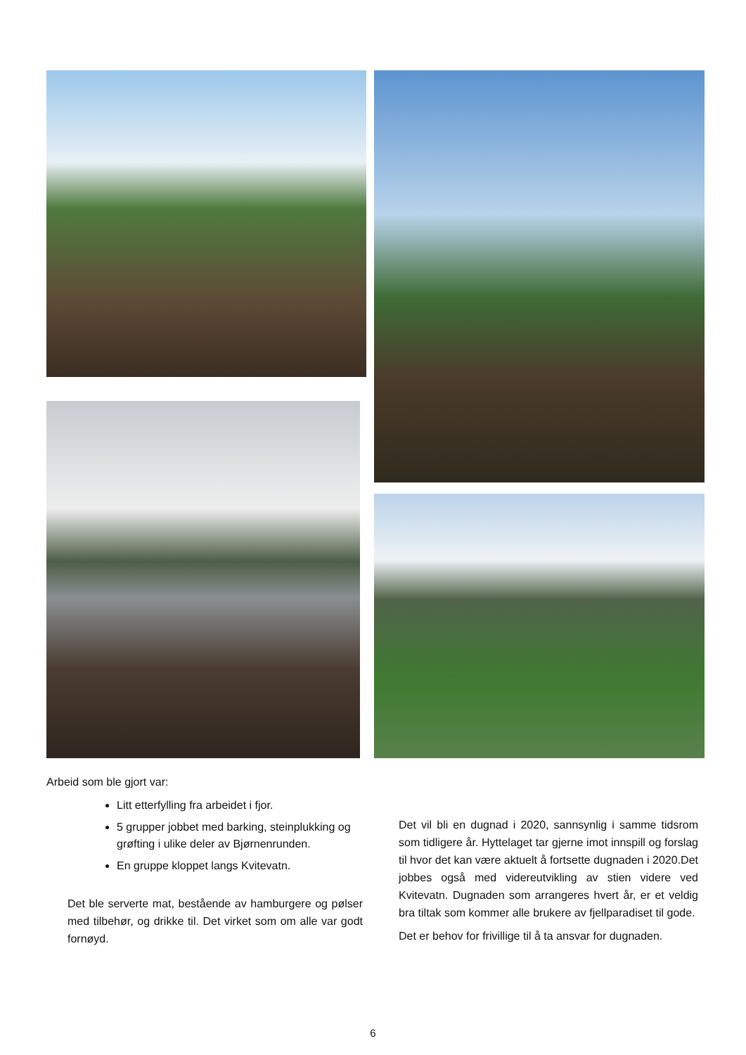Arbeid som ble gjort var:
Litt etterfylling fra arbeidet i fjor.
5 grupper jobbet med barking, steinplukking og grøfting i ulike deler av Bjørnenrunden.
En gruppe kloppet langs Kvitevatn.
Det ble serverte mat, bestående av hamburgere og pølser med tilbehør, og drikke til. Det virket som om alle var godt fornøyd.
Det vil bli en dugnad i 2020, sannsynlig i samme tidsrom som tidligere år. Hyttelaget tar gjerne imot innspill og forslag til hvor det kan være aktuelt å fortsette dugnaden i 2020.Det jobbes også med videreutvikling av stien videre ved Kvitevatn. Dugnaden som arrangeres hvert år, er et veldig bra tiltak som kommer alle brukere av fjellparadiset til gode.
Det er behov for frivillige til å ta ansvar for dugnaden.
6